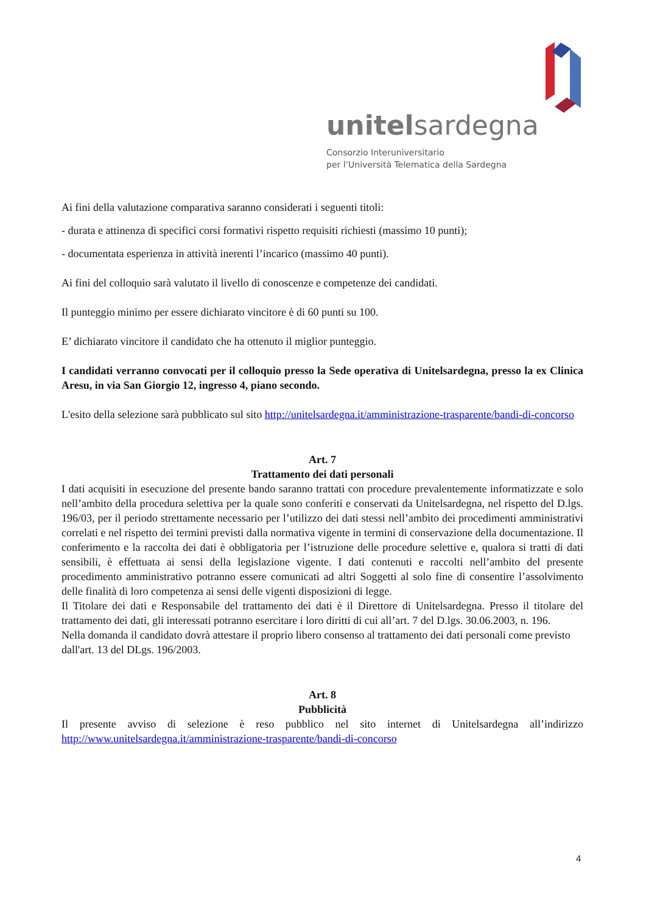unitelsardegna
Consorzio Interuniversitario
per l’Università Telematica della Sardegna
Ai fini della valutazione comparativa saranno considerati i seguenti titoli:
- durata e attinenza di specifici corsi formativi rispetto requisiti richiesti (massimo 10 punti);
- documentata esperienza in attività inerenti l’incarico (massimo 40 punti).
Ai fini del colloquio sarà valutato il livello di conoscenze e competenze dei candidati.
Il punteggio minimo per essere dichiarato vincitore è di 60 punti su 100.
E’ dichiarato vincitore il candidato che ha ottenuto il miglior punteggio.
I candidati verranno convocati per il colloquio presso la Sede operativa di Unitelsardegna, presso la ex Clinica Aresu, in via San Giorgio 12, ingresso 4, piano secondo.
L'esito della selezione sarà pubblicato sul sito http://unitelsardegna.it/amministrazione-trasparente/bandi-di-concorso
Art. 7
Trattamento dei dati personali
I dati acquisiti in esecuzione del presente bando saranno trattati con procedure prevalentemente informatizzate e solo nell’ambito della procedura selettiva per la quale sono conferiti e conservati da Unitelsardegna, nel rispetto del D.lgs. 196/03, per il periodo strettamente necessario per l’utilizzo dei dati stessi nell’ambito dei procedimenti amministrativi correlati e nel rispetto dei termini previsti dalla normativa vigente in termini di conservazione della documentazione. Il conferimento e la raccolta dei dati è obbligatoria per l’istruzione delle procedure selettive e, qualora si tratti di dati sensibili, è effettuata ai sensi della legislazione vigente. I dati contenuti e raccolti nell’ambito del presente procedimento amministrativo potranno essere comunicati ad altri Soggetti al solo fine di consentire l’assolvimento delle finalità di loro competenza ai sensi delle vigenti disposizioni di legge.
Il Titolare dei dati e Responsabile del trattamento dei dati è il Direttore di Unitelsardegna. Presso il titolare del trattamento dei dati, gli interessati potranno esercitare i loro diritti di cui all’art. 7 del D.lgs. 30.06.2003, n. 196.
Nella domanda il candidato dovrà attestare il proprio libero consenso al trattamento dei dati personali come previsto dall'art. 13 del DLgs. 196/2003.
Art. 8
Pubblicità
Il presente avviso di selezione è reso pubblico nel sito internet di Unitelsardegna all’indirizzo http://www.unitelsardegna.it/amministrazione-trasparente/bandi-di-concorso
4